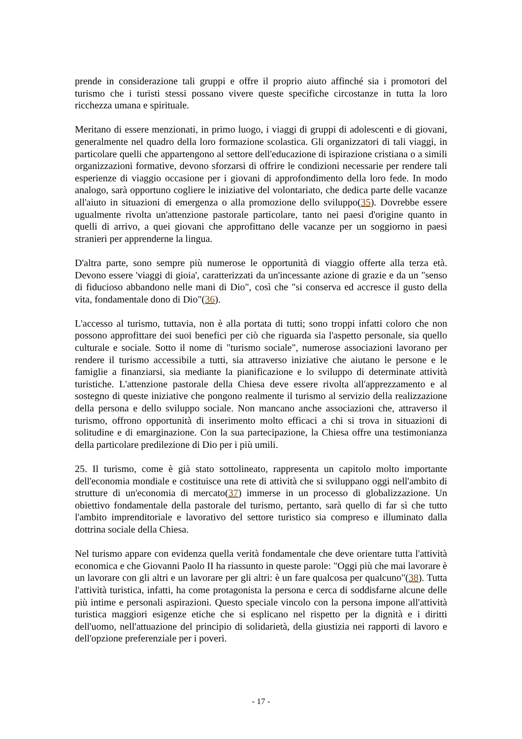prende in considerazione tali gruppi e offre il proprio aiuto affinché sia i promotori del turismo che i turisti stessi possano vivere queste specifiche circostanze in tutta la loro ricchezza umana e spirituale.
Meritano di essere menzionati, in primo luogo, i viaggi di gruppi di adolescenti e di giovani, generalmente nel quadro della loro formazione scolastica. Gli organizzatori di tali viaggi, in particolare quelli che appartengono al settore dell'educazione di ispirazione cristiana o a simili organizzazioni formative, devono sforzarsi di offrire le condizioni necessarie per rendere tali esperienze di viaggio occasione per i giovani di approfondimento della loro fede. In modo analogo, sarà opportuno cogliere le iniziative del volontariato, che dedica parte delle vacanze all'aiuto in situazioni di emergenza o alla promozione dello sviluppo(35). Dovrebbe essere ugualmente rivolta un'attenzione pastorale particolare, tanto nei paesi d'origine quanto in quelli di arrivo, a quei giovani che approfittano delle vacanze per un soggiorno in paesi stranieri per apprenderne la lingua.
D'altra parte, sono sempre più numerose le opportunità di viaggio offerte alla terza età. Devono essere 'viaggi di gioia', caratterizzati da un'incessante azione di grazie e da un "senso di fiducioso abbandono nelle mani di Dio", così che "si conserva ed accresce il gusto della vita, fondamentale dono di Dio"(36).
L'accesso al turismo, tuttavia, non è alla portata di tutti; sono troppi infatti coloro che non possono approfittare dei suoi benefici per ciò che riguarda sia l'aspetto personale, sia quello culturale e sociale. Sotto il nome di "turismo sociale", numerose associazioni lavorano per rendere il turismo accessibile a tutti, sia attraverso iniziative che aiutano le persone e le famiglie a finanziarsi, sia mediante la pianificazione e lo sviluppo di determinate attività turistiche. L'attenzione pastorale della Chiesa deve essere rivolta all'apprezzamento e al sostegno di queste iniziative che pongono realmente il turismo al servizio della realizzazione della persona e dello sviluppo sociale. Non mancano anche associazioni che, attraverso il turismo, offrono opportunità di inserimento molto efficaci a chi si trova in situazioni di solitudine e di emarginazione. Con la sua partecipazione, la Chiesa offre una testimonianza della particolare predilezione di Dio per i più umili.
25. Il turismo, come è già stato sottolineato, rappresenta un capitolo molto importante dell'economia mondiale e costituisce una rete di attività che si sviluppano oggi nell'ambito di strutture di un'economia di mercato(37) immerse in un processo di globalizzazione. Un obiettivo fondamentale della pastorale del turismo, pertanto, sarà quello di far sì che tutto l'ambito imprenditoriale e lavorativo del settore turistico sia compreso e illuminato dalla dottrina sociale della Chiesa.
Nel turismo appare con evidenza quella verità fondamentale che deve orientare tutta l'attività economica e che Giovanni Paolo II ha riassunto in queste parole: "Oggi più che mai lavorare è un lavorare con gli altri e un lavorare per gli altri: è un fare qualcosa per qualcuno"(38). Tutta l'attività turistica, infatti, ha come protagonista la persona e cerca di soddisfarne alcune delle più intime e personali aspirazioni. Questo speciale vincolo con la persona impone all'attività turistica maggiori esigenze etiche che si esplicano nel rispetto per la dignità e i diritti dell'uomo, nell'attuazione del principio di solidarietà, della giustizia nei rapporti di lavoro e dell'opzione preferenziale per i poveri.
- 17 -